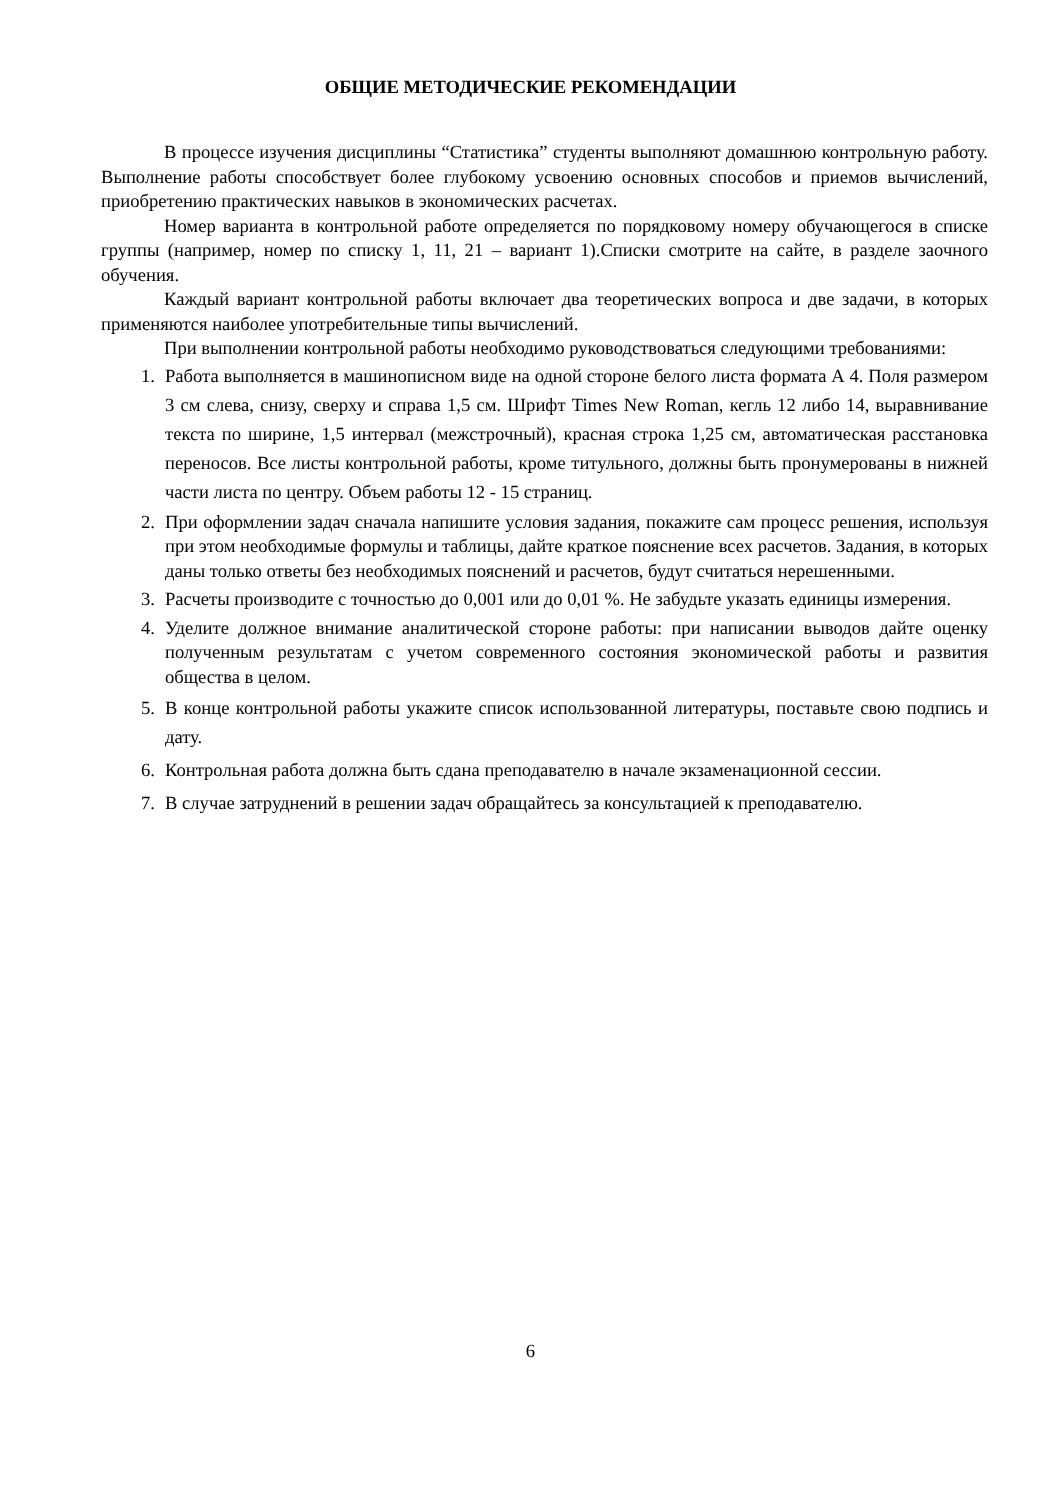ОБЩИЕ МЕТОДИЧЕСКИЕ РЕКОМЕНДАЦИИ
В процессе изучения дисциплины “Статистика” студенты выполняют домашнюю контрольную работу. Выполнение работы способствует более глубокому усвоению основных способов и приемов вычислений, приобретению практических навыков в экономических расчетах.
Номер варианта в контрольной работе определяется по порядковому номеру обучающегося в списке группы (например, номер по списку 1, 11, 21 – вариант 1).Списки смотрите на сайте, в разделе заочного обучения.
Каждый вариант контрольной работы включает два теоретических вопроса и две задачи, в которых применяются наиболее употребительные типы вычислений.
При выполнении контрольной работы необходимо руководствоваться следующими требованиями:
1. Работа выполняется в машинописном виде на одной стороне белого листа формата А 4. Поля размером 3 см слева, снизу, сверху и справа 1,5 см. Шрифт Times New Roman, кегль 12 либо 14, выравнивание текста по ширине, 1,5 интервал (межстрочный), красная строка 1,25 см, автоматическая расстановка переносов. Все листы контрольной работы, кроме титульного, должны быть пронумерованы в нижней части листа по центру. Объем работы 12 - 15 страниц.
2. При оформлении задач сначала напишите условия задания, покажите сам процесс решения, используя при этом необходимые формулы и таблицы, дайте краткое пояснение всех расчетов. Задания, в которых даны только ответы без необходимых пояснений и расчетов, будут считаться нерешенными.
3. Расчеты производите с точностью до 0,001 или до 0,01 %. Не забудьте указать единицы измерения.
4. Уделите должное внимание аналитической стороне работы: при написании выводов дайте оценку полученным результатам с учетом современного состояния экономической работы и развития общества в целом.
5. В конце контрольной работы укажите список использованной литературы, поставьте свою подпись и дату.
6. Контрольная работа должна быть сдана преподавателю в начале экзаменационной сессии.
7. В случае затруднений в решении задач обращайтесь за консультацией к преподавателю.
6